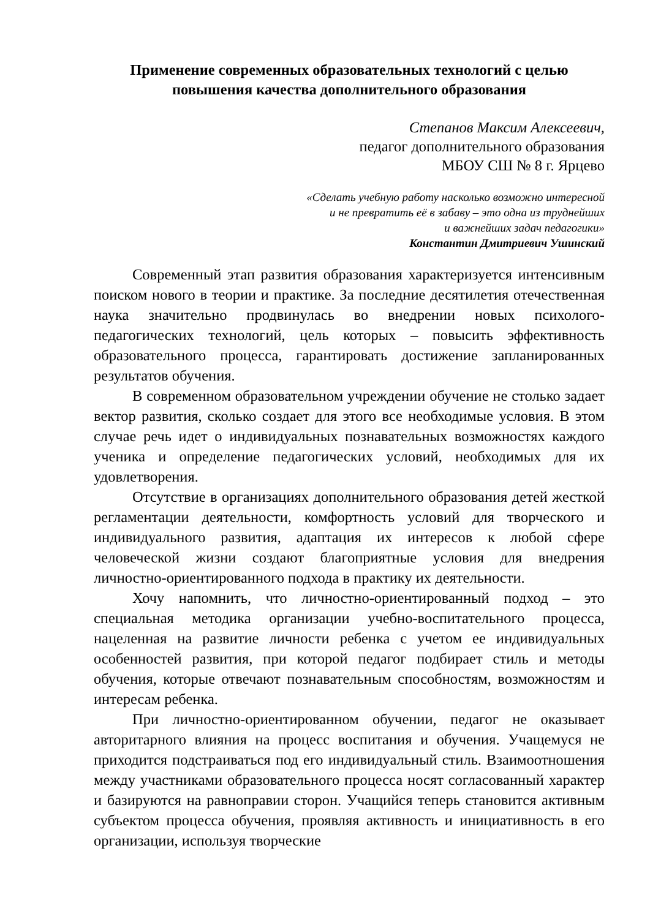Применение современных образовательных технологий с целью
повышения качества дополнительного образования
Степанов Максим Алексеевич,
педагог дополнительного образования
МБОУ СШ № 8 г. Ярцево
«Сделать учебную работу насколько возможно интересной
и не превратить её в забаву – это одна из труднейших
и важнейших задач педагогики»
Константин Дмитриевич Ушинский
Современный этап развития образования характеризуется интенсивным поиском нового в теории и практике. За последние десятилетия отечественная наука значительно продвинулась во внедрении новых психолого-педагогических технологий, цель которых – повысить эффективность образовательного процесса, гарантировать достижение запланированных результатов обучения.
В современном образовательном учреждении обучение не столько задает вектор развития, сколько создает для этого все необходимые условия. В этом случае речь идет о индивидуальных познавательных возможностях каждого ученика и определение педагогических условий, необходимых для их удовлетворения.
Отсутствие в организациях дополнительного образования детей жесткой регламентации деятельности, комфортность условий для творческого и индивидуального развития, адаптация их интересов к любой сфере человеческой жизни создают благоприятные условия для внедрения личностно-ориентированного подхода в практику их деятельности.
Хочу напомнить, что личностно-ориентированный подход – это специальная методика организации учебно-воспитательного процесса, нацеленная на развитие личности ребенка с учетом ее индивидуальных особенностей развития, при которой педагог подбирает стиль и методы обучения, которые отвечают познавательным способностям, возможностям и интересам ребенка.
При личностно-ориентированном обучении, педагог не оказывает авторитарного влияния на процесс воспитания и обучения. Учащемуся не приходится подстраиваться под его индивидуальный стиль. Взаимоотношения между участниками образовательного процесса носят согласованный характер и базируются на равноправии сторон. Учащийся теперь становится активным субъектом процесса обучения, проявляя активность и инициативность в его организации, используя творческие